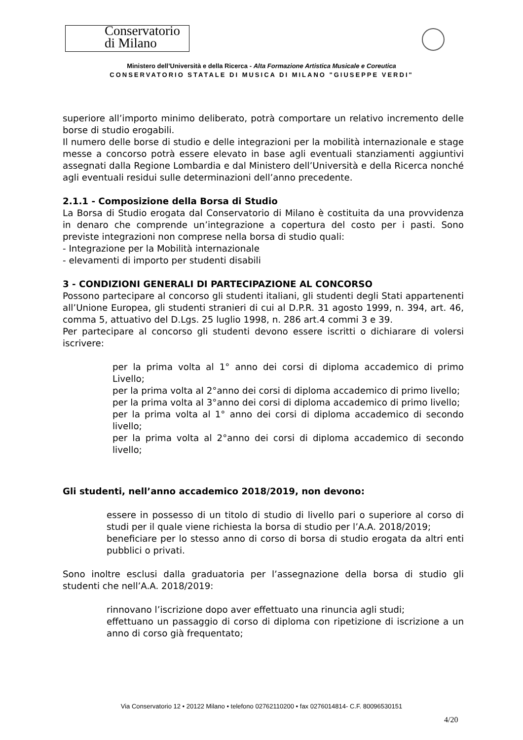Conservatorio
di Milano
Ministero dell’Università e della Ricerca - Alta Formazione Artistica Musicale e Coreutica
CONSERVATORIO STATALE DI MUSICA DI MILANO "GIUSEPPE VERDI"
superiore all’importo minimo deliberato, potrà comportare un relativo incremento delle borse di studio erogabili.
Il numero delle borse di studio e delle integrazioni per la mobilità internazionale e stage messe a concorso potrà essere elevato in base agli eventuali stanziamenti aggiuntivi assegnati dalla Regione Lombardia e dal Ministero dell’Università e della Ricerca nonché agli eventuali residui sulle determinazioni dell’anno precedente.
2.1.1 - Composizione della Borsa di Studio
La Borsa di Studio erogata dal Conservatorio di Milano è costituita da una provvidenza in denaro che comprende un’integrazione a copertura del costo per i pasti. Sono previste integrazioni non comprese nella borsa di studio quali:
- Integrazione per la Mobilità internazionale
- elevamenti di importo per studenti disabili
3 - CONDIZIONI GENERALI DI PARTECIPAZIONE AL CONCORSO
Possono partecipare al concorso gli studenti italiani, gli studenti degli Stati appartenenti all’Unione Europea, gli studenti stranieri di cui al D.P.R. 31 agosto 1999, n. 394, art. 46, comma 5, attuativo del D.Lgs. 25 luglio 1998, n. 286 art.4 commi 3 e 39.
Per partecipare al concorso gli studenti devono essere iscritti o dichiarare di volersi iscrivere:
per la prima volta al 1° anno dei corsi di diploma accademico di primo Livello;
per la prima volta al 2°anno dei corsi di diploma accademico di primo livello;
per la prima volta al 3°anno dei corsi di diploma accademico di primo livello;
per la prima volta al 1° anno dei corsi di diploma accademico di secondo livello;
per la prima volta al 2°anno dei corsi di diploma accademico di secondo livello;
Gli studenti, nell’anno accademico 2018/2019, non devono:
essere in possesso di un titolo di studio di livello pari o superiore al corso di studi per il quale viene richiesta la borsa di studio per l’A.A. 2018/2019;
beneficiare per lo stesso anno di corso di borsa di studio erogata da altri enti pubblici o privati.
Sono inoltre esclusi dalla graduatoria per l’assegnazione della borsa di studio gli studenti che nell’A.A. 2018/2019:
rinnovano l’iscrizione dopo aver effettuato una rinuncia agli studi;
effettuano un passaggio di corso di diploma con ripetizione di iscrizione a un anno di corso già frequentato;
Via Conservatorio 12 • 20122 Milano • telefono 02762110200 • fax 0276014814- C.F. 80096530151
4/20